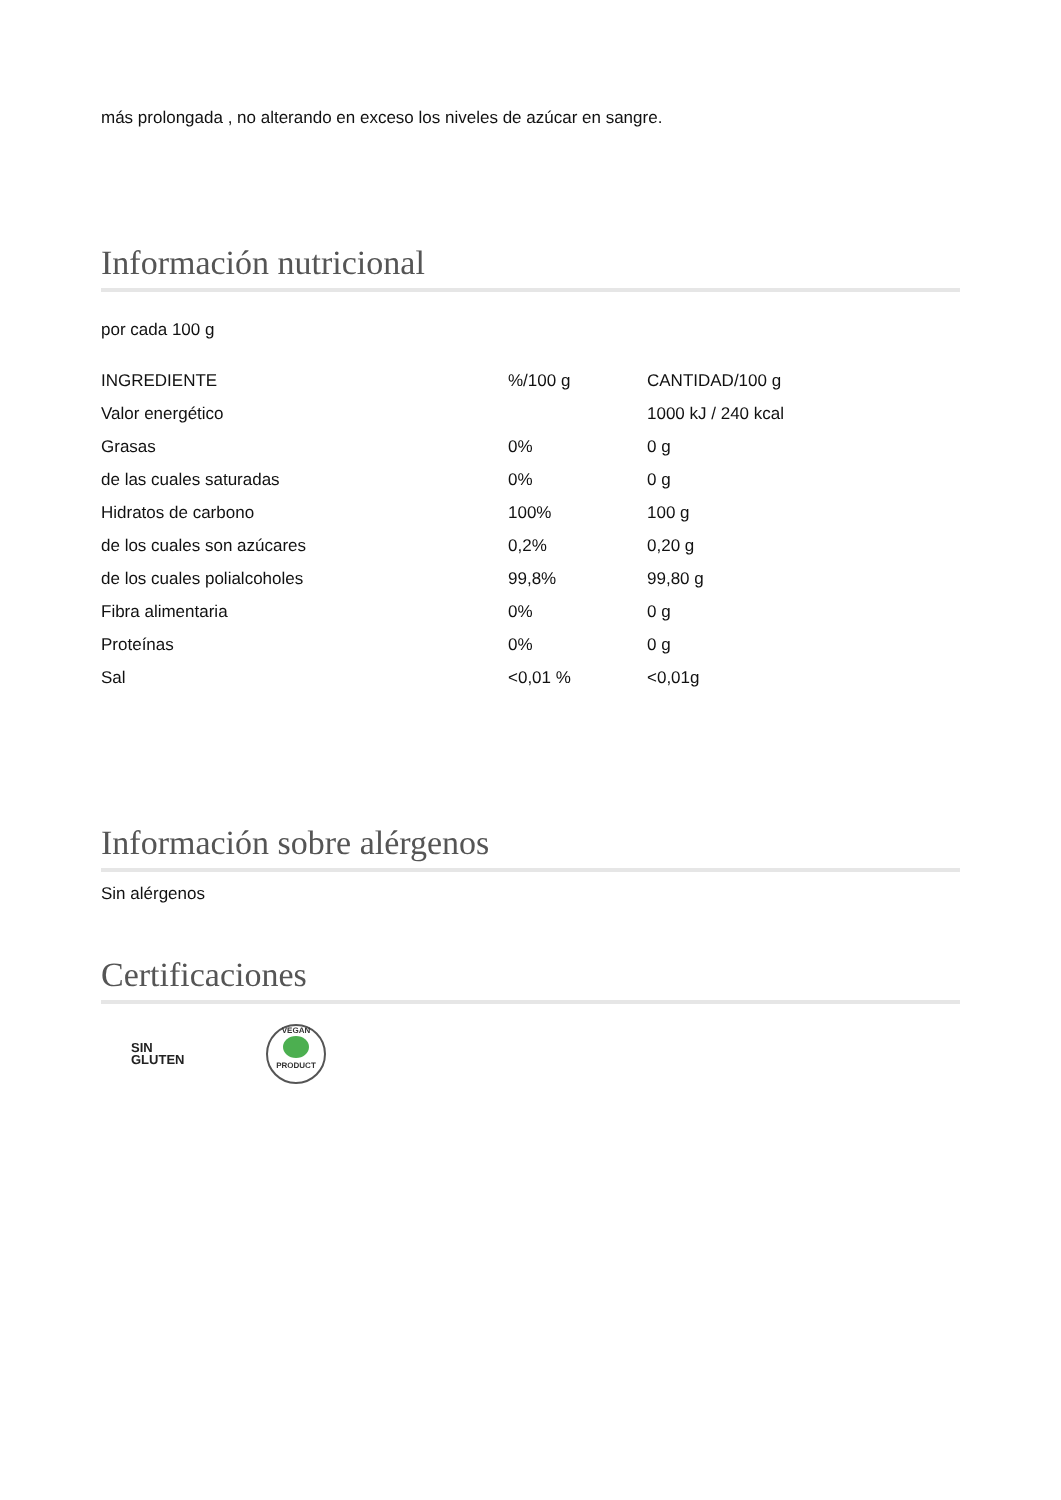más prolongada , no alterando en exceso los niveles de azúcar en sangre.
Información nutricional
por cada 100 g
| INGREDIENTE | %/100 g | CANTIDAD/100 g |
| Valor energético | | 1000 kJ / 240 kcal |
| Grasas | 0% | 0 g |
| de las cuales saturadas | 0% | 0 g |
| Hidratos de carbono | 100% | 100 g |
| de los cuales son azúcares | 0,2% | 0,20 g |
| de los cuales polialcoholes | 99,8% | 99,80 g |
| Fibra alimentaria | 0% | 0 g |
| Proteínas | 0% | 0 g |
| Sal | <0,01 % | <0,01g |
Información sobre alérgenos
Sin alérgenos
Certificaciones
SIN
GLUTEN
VEGAN
PRODUCT